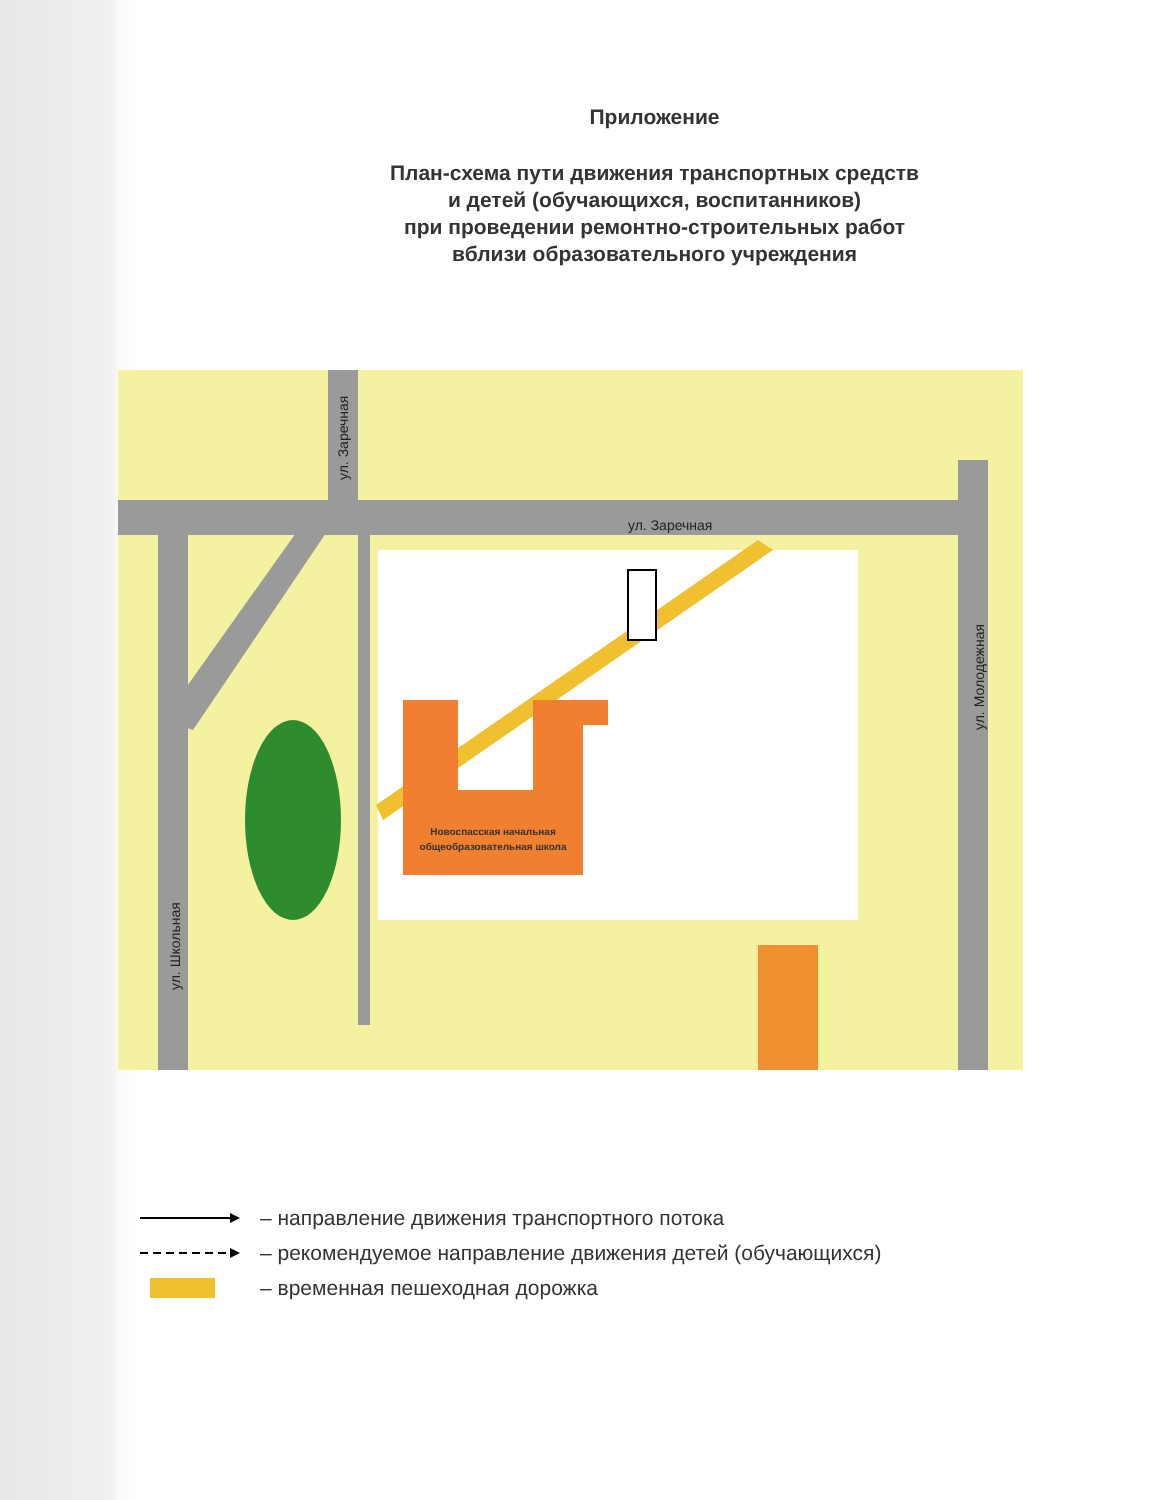Приложение
План-схема пути движения транспортных средств
и детей (обучающихся, воспитанников)
при проведении ремонтно-строительных работ
вблизи образовательного учреждения
Новоспасская начальная
общеобразовательная школа
ул. Заречная
ул. Заречная
ул. Молодежная
ул. Школьная
– направление движения транспортного потока
– рекомендуемое направление движения детей (обучающихся)
– временная пешеходная дорожка